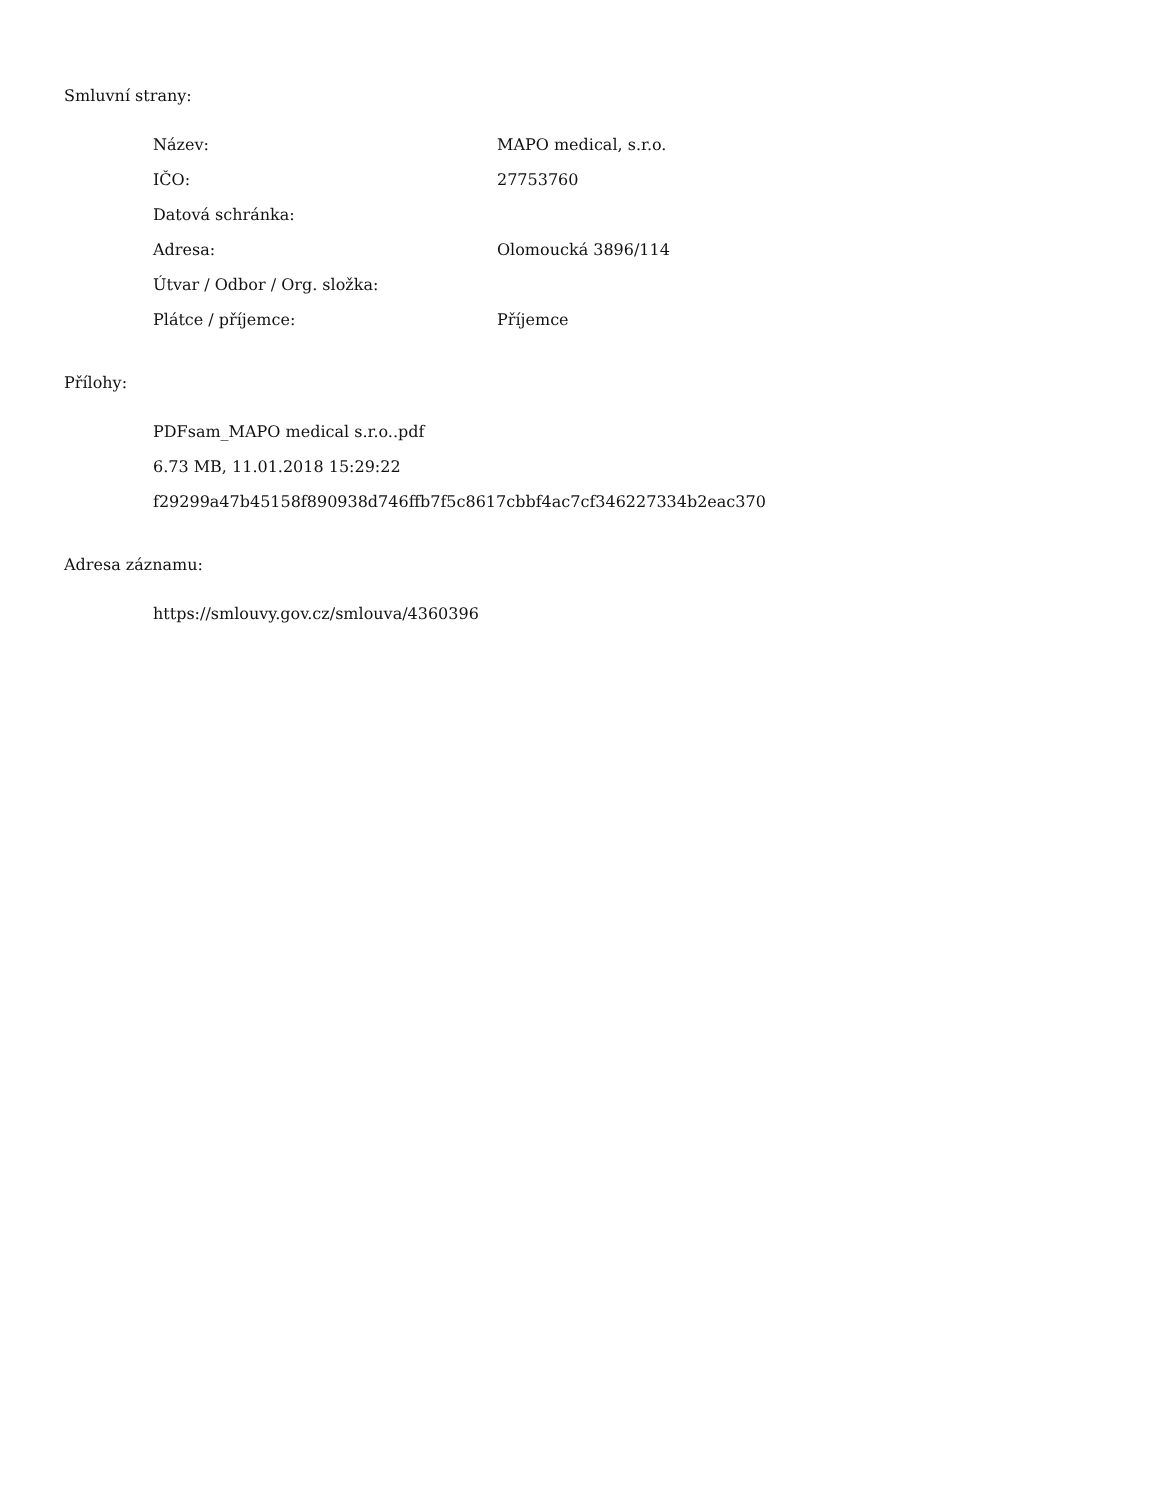Smluvní strany:
| Název: | MAPO medical, s.r.o. |
| IČO: | 27753760 |
| Datová schránka: | |
| Adresa: | Olomoucká 3896/114 |
| Útvar / Odbor / Org. složka: | |
| Plátce / příjemce: | Příjemce |
Přílohy:
PDFsam_MAPO medical s.r.o..pdf
6.73 MB, 11.01.2018 15:29:22
f29299a47b45158f890938d746ffb7f5c8617cbbf4ac7cf346227334b2eac370
Adresa záznamu:
https://smlouvy.gov.cz/smlouva/4360396